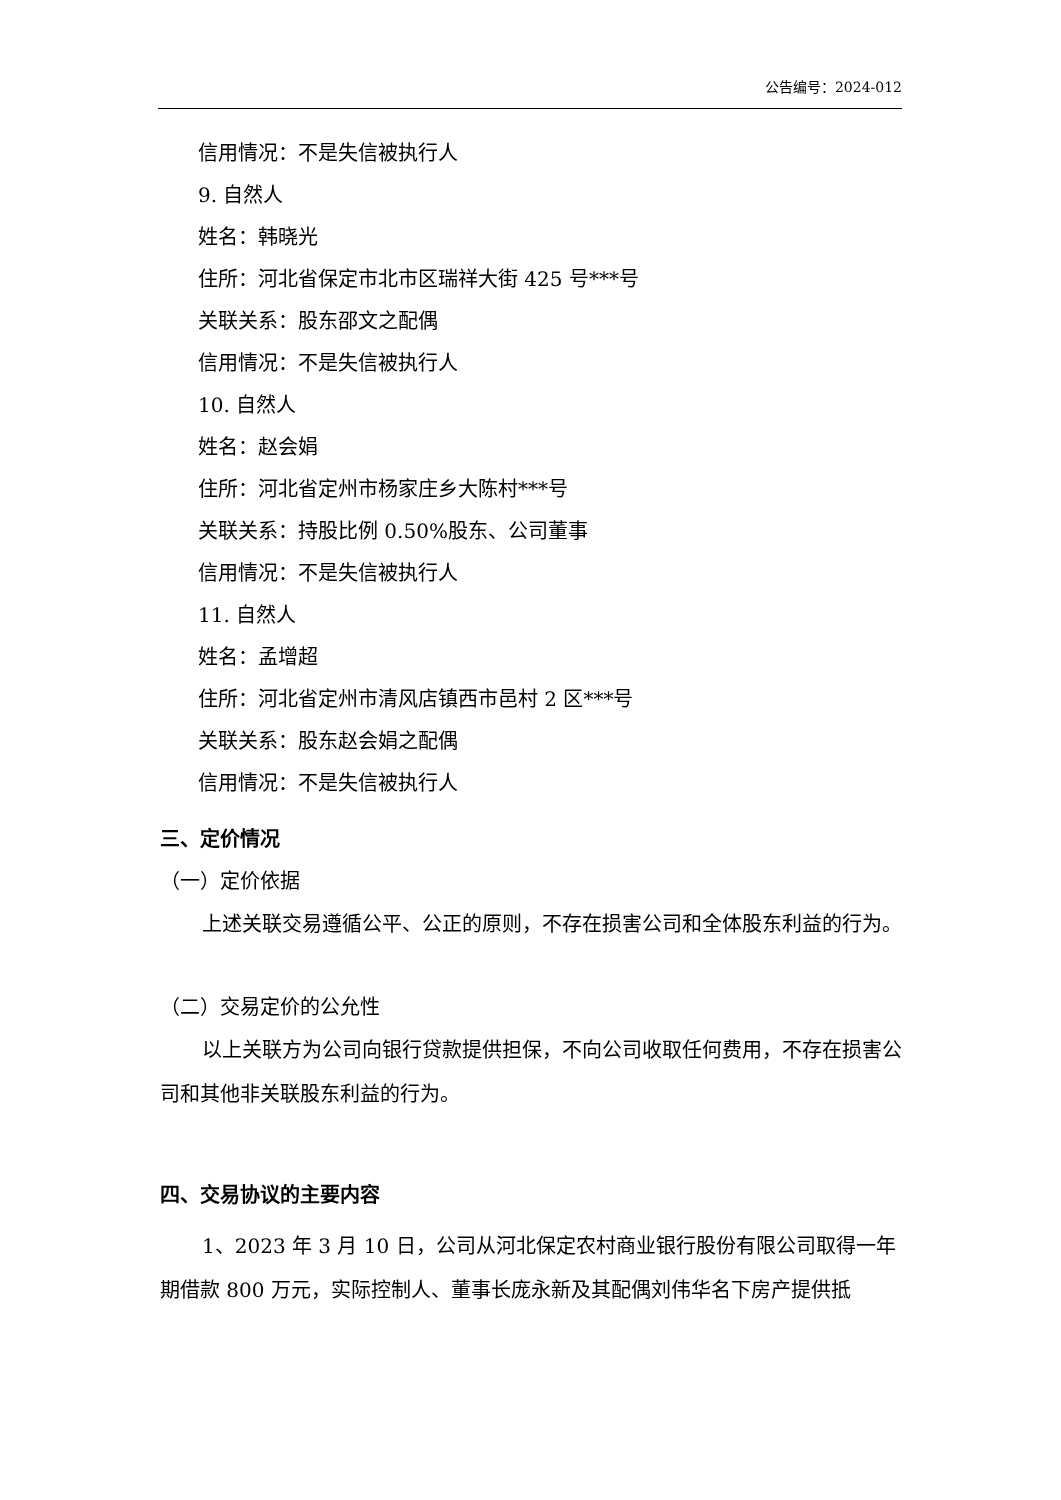公告编号：2024-012
信用情况：不是失信被执行人
9. 自然人
姓名：韩晓光
住所：河北省保定市北市区瑞祥大街 425 号***号
关联关系：股东邵文之配偶
信用情况：不是失信被执行人
10. 自然人
姓名：赵会娟
住所：河北省定州市杨家庄乡大陈村***号
关联关系：持股比例 0.50%股东、公司董事
信用情况：不是失信被执行人
11. 自然人
姓名：孟增超
住所：河北省定州市清风店镇西市邑村 2 区***号
关联关系：股东赵会娟之配偶
信用情况：不是失信被执行人
三、定价情况
（一）定价依据
上述关联交易遵循公平、公正的原则，不存在损害公司和全体股东利益的行为。
（二）交易定价的公允性
以上关联方为公司向银行贷款提供担保，不向公司收取任何费用，不存在损害公司和其他非关联股东利益的行为。
四、交易协议的主要内容
1、2023 年 3 月 10 日，公司从河北保定农村商业银行股份有限公司取得一年期借款 800 万元，实际控制人、董事长庞永新及其配偶刘伟华名下房产提供抵